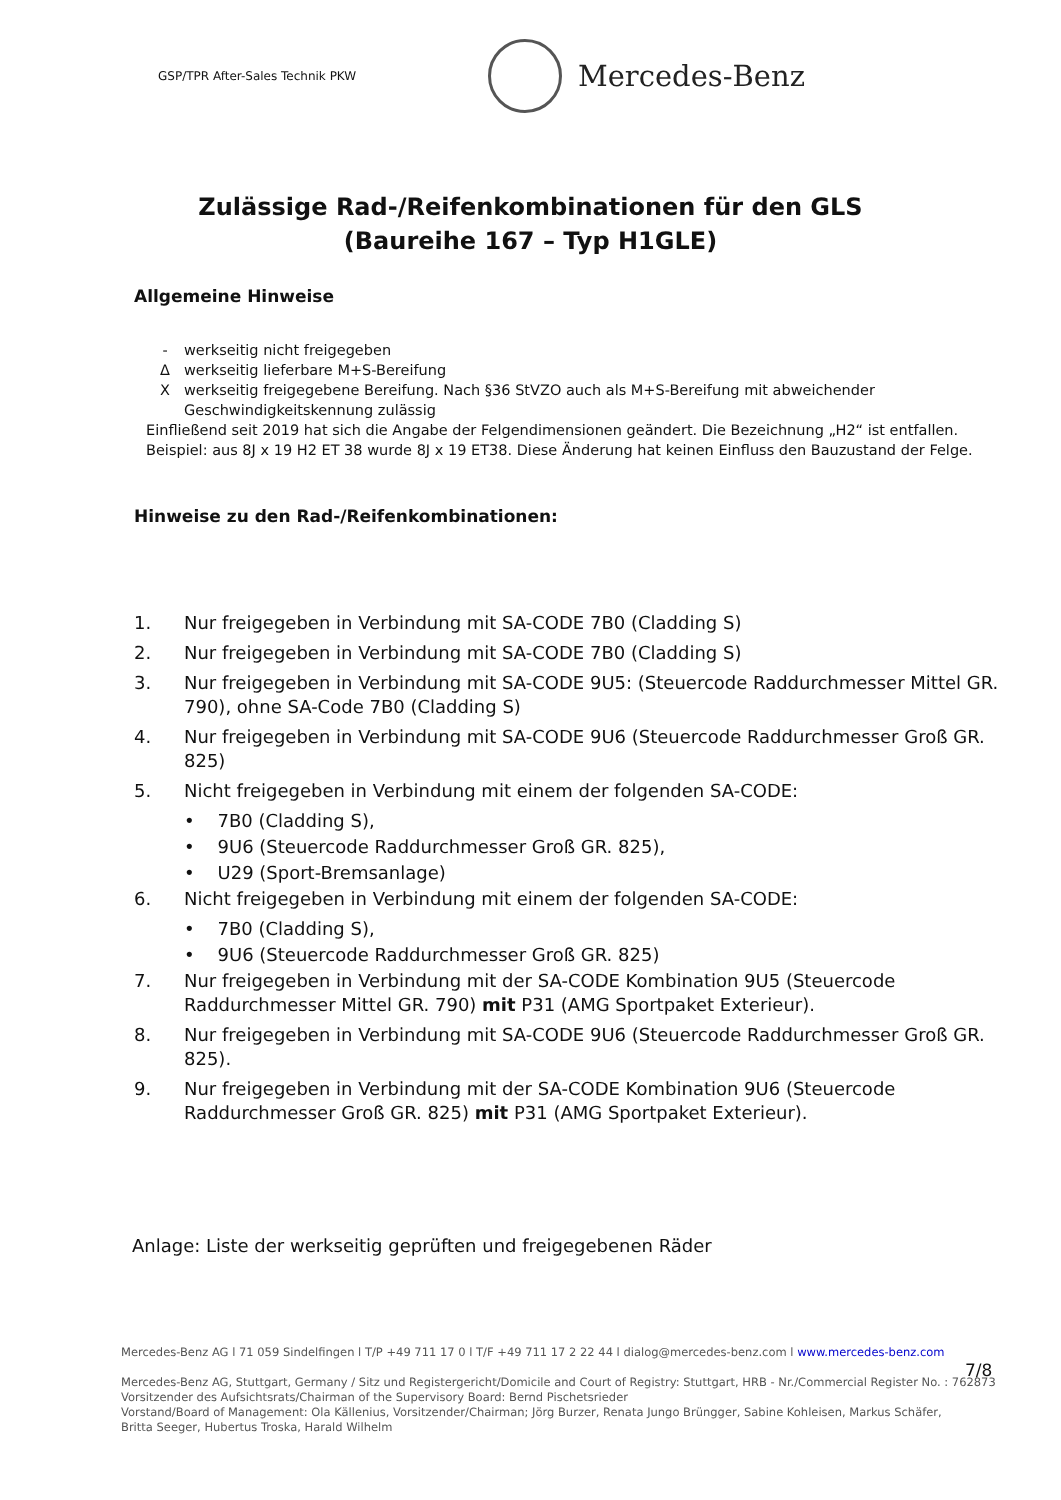GSP/TPR After-Sales Technik PKW
Mercedes-Benz
Zulässige Rad-/Reifenkombinationen für den GLS
(Baureihe 167 – Typ H1GLE)
Allgemeine Hinweise
- werkseitig nicht freigegeben
Δwerkseitig lieferbare M+S-Bereifung
Xwerkseitig freigegebene Bereifung. Nach §36 StVZO auch als M+S-Bereifung mit abweichender
Geschwindigkeitskennung zulässig
Einfließend seit 2019 hat sich die Angabe der Felgendimensionen geändert. Die Bezeichnung „H2“ ist entfallen.
Beispiel: aus 8J x 19 H2 ET 38 wurde 8J x 19 ET38. Diese Änderung hat keinen Einfluss den Bauzustand der Felge.
Hinweise zu den Rad-/Reifenkombinationen:
1. Nur freigegeben in Verbindung mit SA-CODE 7B0 (Cladding S)
2. Nur freigegeben in Verbindung mit SA-CODE 7B0 (Cladding S)
3. Nur freigegeben in Verbindung mit SA-CODE 9U5: (Steuercode Raddurchmesser Mittel GR. 790), ohne SA-Code 7B0 (Cladding S)
4. Nur freigegeben in Verbindung mit SA-CODE 9U6 (Steuercode Raddurchmesser Groß GR. 825)
5. Nicht freigegeben in Verbindung mit einem der folgenden SA-CODE:
• 7B0 (Cladding S),
• 9U6 (Steuercode Raddurchmesser Groß GR. 825),
• U29 (Sport-Bremsanlage)
6. Nicht freigegeben in Verbindung mit einem der folgenden SA-CODE:
• 7B0 (Cladding S),
• 9U6 (Steuercode Raddurchmesser Groß GR. 825)
7. Nur freigegeben in Verbindung mit der SA-CODE Kombination 9U5 (Steuercode Raddurchmesser Mittel GR. 790) mit P31 (AMG Sportpaket Exterieur).
8. Nur freigegeben in Verbindung mit SA-CODE 9U6 (Steuercode Raddurchmesser Groß GR. 825).
9. Nur freigegeben in Verbindung mit der SA-CODE Kombination 9U6 (Steuercode Raddurchmesser Groß GR. 825) mit P31 (AMG Sportpaket Exterieur).
Anlage: Liste der werkseitig geprüften und freigegebenen Räder
Mercedes-Benz AG l 71 059 Sindelfingen l T/P +49 711 17 0 l T/F +49 711 17 2 22 44 l dialog@mercedes-benz.com l www.mercedes-benz.com
Mercedes-Benz AG, Stuttgart, Germany / Sitz und Registergericht/Domicile and Court of Registry: Stuttgart, HRB - Nr./Commercial Register No. : 762873
Vorsitzender des Aufsichtsrats/Chairman of the Supervisory Board: Bernd Pischetsrieder
Vorstand/Board of Management: Ola Källenius, Vorsitzender/Chairman; Jörg Burzer, Renata Jungo Brüngger, Sabine Kohleisen, Markus Schäfer,
Britta Seeger, Hubertus Troska, Harald Wilhelm
7/8